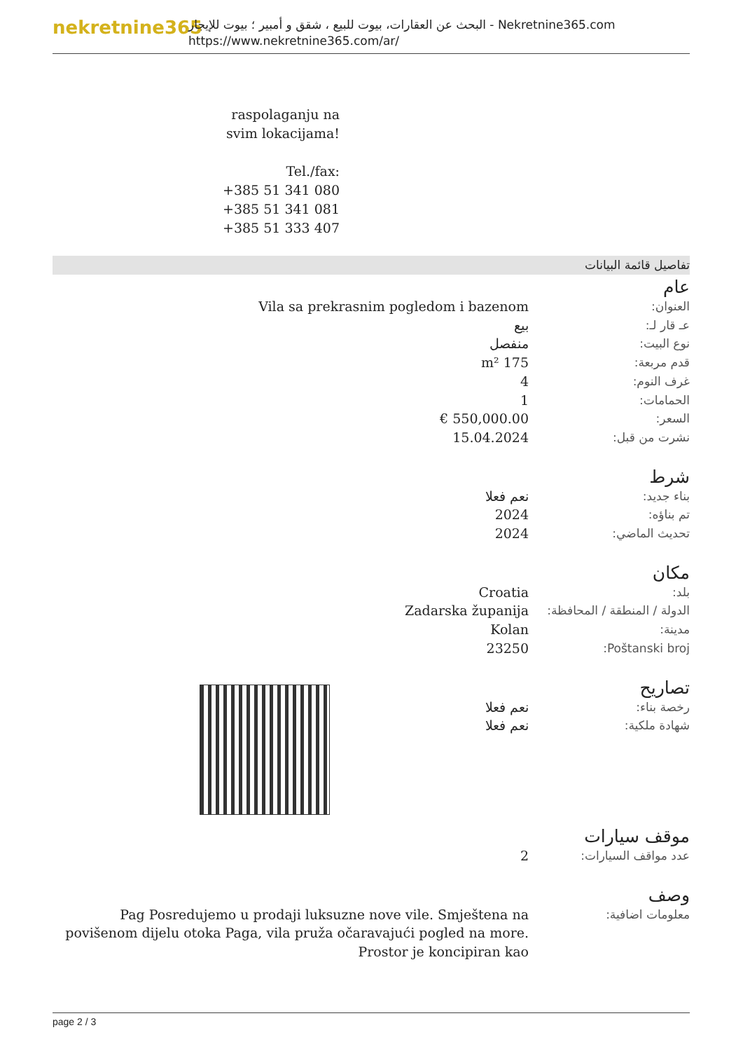nekretnine365
البحث عن العقارات، بيوت للبيع ، شقق و أمبير ؛ بيوت للإيجار - Nekretnine365.com
https://www.nekretnine365.com/ar/
raspolaganju na svim lokacijama!
Tel./fax:
+385 51 341 080
+385 51 341 081
+385 51 333 407
تفاصيل قائمة البيانات
عام
| العنوان: | Vila sa prekrasnim pogledom i bazenom |
| عـ قار لـ: | بيع |
| نوع البيت: | منفصل |
| قدم مربعة: | 175 m² |
| غرف النوم: | 4 |
| الحمامات: | 1 |
| السعر: | 550,000.00 € |
| نشرت من قبل: | 15.04.2024 |
شرط
| بناء جديد: | نعم فعلا |
| تم بناؤه: | 2024 |
| تحديث الماضي: | 2024 |
مكان
| بلد: | Croatia |
| الدولة / المنطقة / المحافظة: | Zadarska županija |
| مدينة: | Kolan |
| Poštanski broj: | 23250 |
تصاريح
| رخصة بناء: | نعم فعلا |
| شهادة ملكية: | نعم فعلا |
موقف سيارات
| عدد مواقف السيارات: | 2 |
وصف
| معلومات اضافية: | Pag Posredujemo u prodaji luksuzne nove vile. Smještena na povišenom dijelu otoka Paga, vila pruža očaravajući pogled na more. Prostor je koncipiran kao |
page 2 / 3